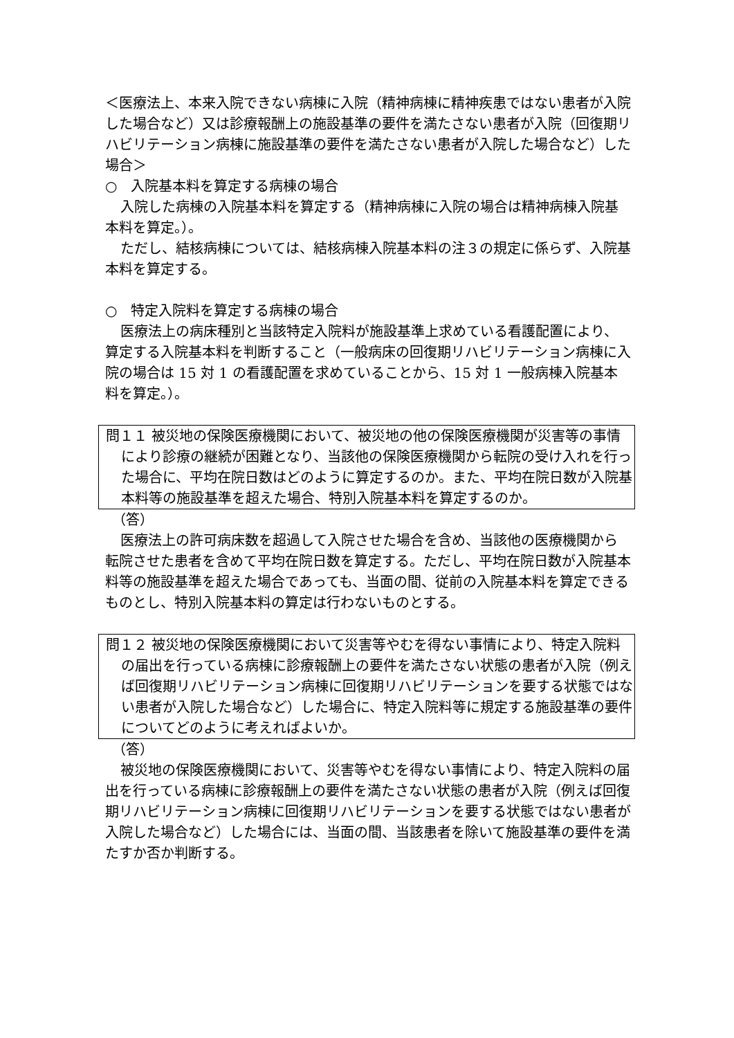＜医療法上、本来入院できない病棟に入院（精神病棟に精神疾患ではない患者が入院した場合など）又は診療報酬上の施設基準の要件を満たさない患者が入院（回復期リハビリテーション病棟に施設基準の要件を満たさない患者が入院した場合など）した場合＞
○　入院基本料を算定する病棟の場合
入院した病棟の入院基本料を算定する（精神病棟に入院の場合は精神病棟入院基本料を算定。）。
ただし、結核病棟については、結核病棟入院基本料の注３の規定に係らず、入院基本料を算定する。
○　特定入院料を算定する病棟の場合
医療法上の病床種別と当該特定入院料が施設基準上求めている看護配置により、算定する入院基本料を判断すること（一般病床の回復期リハビリテーション病棟に入院の場合は 15 対 1 の看護配置を求めていることから、15 対 1 一般病棟入院基本料を算定。）。
問１１ 被災地の保険医療機関において、被災地の他の保険医療機関が災害等の事情により診療の継続が困難となり、当該他の保険医療機関から転院の受け入れを行った場合に、平均在院日数はどのように算定するのか。また、平均在院日数が入院基本料等の施設基準を超えた場合、特別入院基本料を算定するのか。
（答）
医療法上の許可病床数を超過して入院させた場合を含め、当該他の医療機関から転院させた患者を含めて平均在院日数を算定する。ただし、平均在院日数が入院基本料等の施設基準を超えた場合であっても、当面の間、従前の入院基本料を算定できるものとし、特別入院基本料の算定は行わないものとする。
問１２ 被災地の保険医療機関において災害等やむを得ない事情により、特定入院料の届出を行っている病棟に診療報酬上の要件を満たさない状態の患者が入院（例えば回復期リハビリテーション病棟に回復期リハビリテーションを要する状態ではない患者が入院した場合など）した場合に、特定入院料等に規定する施設基準の要件についてどのように考えればよいか。
（答）
被災地の保険医療機関において、災害等やむを得ない事情により、特定入院料の届出を行っている病棟に診療報酬上の要件を満たさない状態の患者が入院（例えば回復期リハビリテーション病棟に回復期リハビリテーションを要する状態ではない患者が入院した場合など）した場合には、当面の間、当該患者を除いて施設基準の要件を満たすか否か判断する。